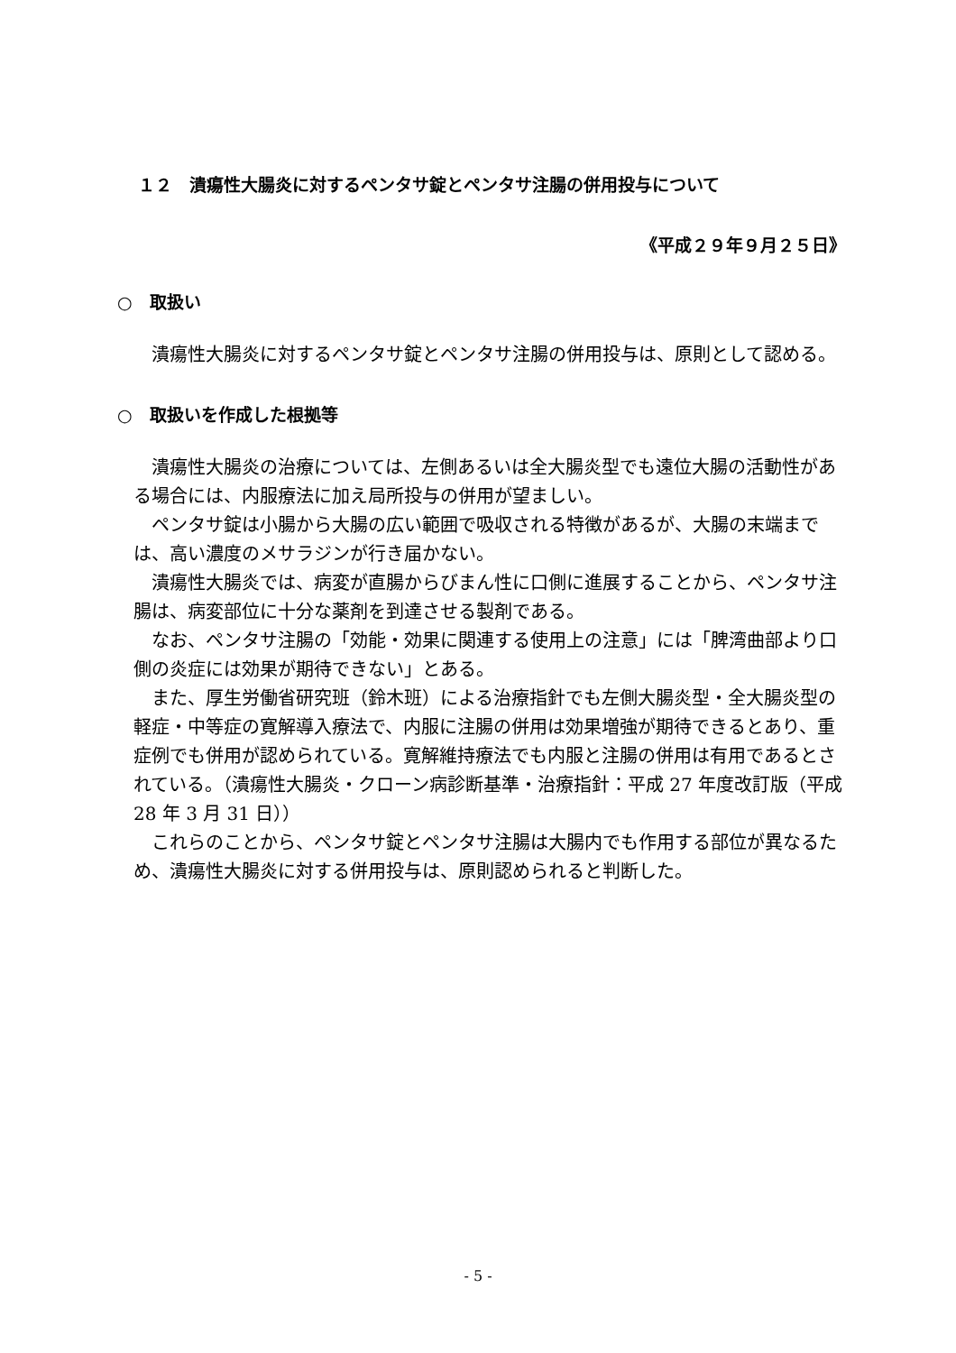１２　潰瘍性大腸炎に対するペンタサ錠とペンタサ注腸の併用投与について
《平成２９年９月２５日》
○　取扱い
潰瘍性大腸炎に対するペンタサ錠とペンタサ注腸の併用投与は、原則として認める。
○　取扱いを作成した根拠等
潰瘍性大腸炎の治療については、左側あるいは全大腸炎型でも遠位大腸の活動性がある場合には、内服療法に加え局所投与の併用が望ましい。
ペンタサ錠は小腸から大腸の広い範囲で吸収される特徴があるが、大腸の末端までは、高い濃度のメサラジンが行き届かない。
潰瘍性大腸炎では、病変が直腸からびまん性に口側に進展することから、ペンタサ注腸は、病変部位に十分な薬剤を到達させる製剤である。
なお、ペンタサ注腸の「効能・効果に関連する使用上の注意」には「脾湾曲部より口側の炎症には効果が期待できない」とある。
また、厚生労働省研究班（鈴木班）による治療指針でも左側大腸炎型・全大腸炎型の軽症・中等症の寛解導入療法で、内服に注腸の併用は効果増強が期待できるとあり、重症例でも併用が認められている。寛解維持療法でも内服と注腸の併用は有用であるとされている。（潰瘍性大腸炎・クローン病診断基準・治療指針：平成 27 年度改訂版（平成 28 年 3 月 31 日））
これらのことから、ペンタサ錠とペンタサ注腸は大腸内でも作用する部位が異なるため、潰瘍性大腸炎に対する併用投与は、原則認められると判断した。
- 5 -